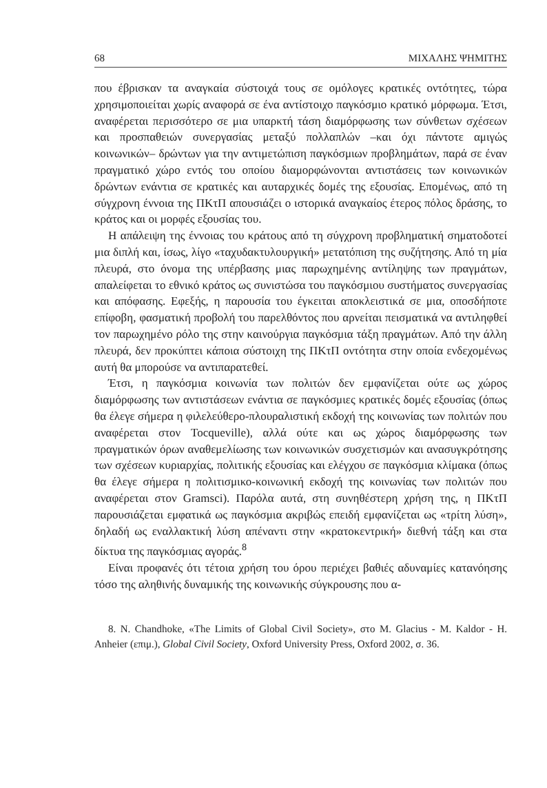68 ΜΙΧΑΛΗΣ ΨΗΜΙΤΗΣ
που έβρισκαν τα αναγκαία σύστοιχά τους σε ομόλογες κρατικές οντότητες, τώρα χρησιμοποιείται χωρίς αναφορά σε ένα αντίστοιχο παγκόσμιο κρατικό μόρφωμα. Έτσι, αναφέρεται περισσότερο σε μια υπαρκτή τάση διαμόρφωσης των σύνθετων σχέσεων και προσπαθειών συνεργασίας μεταξύ πολλαπλών –και όχι πάντοτε αμιγώς κοινωνικών– δρώντων για την αντιμετώπιση παγκόσμιων προβλημάτων, παρά σε έναν πραγματικό χώρο εντός του οποίου διαμορφώνονται αντιστάσεις των κοινωνικών δρώντων ενάντια σε κρατικές και αυταρχικές δομές της εξουσίας. Επομένως, από τη σύγχρονη έννοια της ΠΚτΠ απουσιάζει ο ιστορικά αναγκαίος έτερος πόλος δράσης, το κράτος και οι μορφές εξουσίας του.
Η απάλειψη της έννοιας του κράτους από τη σύγχρονη προβληματική σηματοδοτεί μια διπλή και, ίσως, λίγο «ταχυδακτυλουργική» μετατόπιση της συζήτησης. Από τη μία πλευρά, στο όνομα της υπέρβασης μιας παρωχημένης αντίληψης των πραγμάτων, απαλείφεται το εθνικό κράτος ως συνιστώσα του παγκόσμιου συστήματος συνεργασίας και απόφασης. Εφεξής, η παρουσία του έγκειται αποκλειστικά σε μια, οποσδήποτε επίφοβη, φασματική προβολή του παρελθόντος που αρνείται πεισματικά να αντιληφθεί τον παρωχημένο ρόλο της στην καινούργια παγκόσμια τάξη πραγμάτων. Από την άλλη πλευρά, δεν προκύπτει κάποια σύστοιχη της ΠΚτΠ οντότητα στην οποία ενδεχομένως αυτή θα μπορούσε να αντιπαρατεθεί.
Έτσι, η παγκόσμια κοινωνία των πολιτών δεν εμφανίζεται ούτε ως χώρος διαμόρφωσης των αντιστάσεων ενάντια σε παγκόσμιες κρατικές δομές εξουσίας (όπως θα έλεγε σήμερα η φιλελεύθερο-πλουραλιστική εκδοχή της κοινωνίας των πολιτών που αναφέρεται στον Tocqueville), αλλά ούτε και ως χώρος διαμόρφωσης των πραγματικών όρων αναθεμελίωσης των κοινωνικών συσχετισμών και ανασυγκρότησης των σχέσεων κυριαρχίας, πολιτικής εξουσίας και ελέγχου σε παγκόσμια κλίμακα (όπως θα έλεγε σήμερα η πολιτισμικο-κοινωνική εκδοχή της κοινωνίας των πολιτών που αναφέρεται στον Gramsci). Παρόλα αυτά, στη συνηθέστερη χρήση της, η ΠΚτΠ παρουσιάζεται εμφατικά ως παγκόσμια ακριβώς επειδή εμφανίζεται ως «τρίτη λύση», δηλαδή ως εναλλακτική λύση απέναντι στην «κρατοκεντρική» διεθνή τάξη και στα δίκτυα της παγκόσμιας αγοράς.<sup>8</sup>
Είναι προφανές ότι τέτοια χρήση του όρου περιέχει βαθιές αδυναμίες κατανόησης τόσο της αληθινής δυναμικής της κοινωνικής σύγκρουσης που α-
8. N. Chandhoke, «The Limits of Global Civil Society», στο M. Glacius - M. Kaldor - H. Anheier (επιμ.), Global Civil Society, Oxford University Press, Oxford 2002, σ. 36.